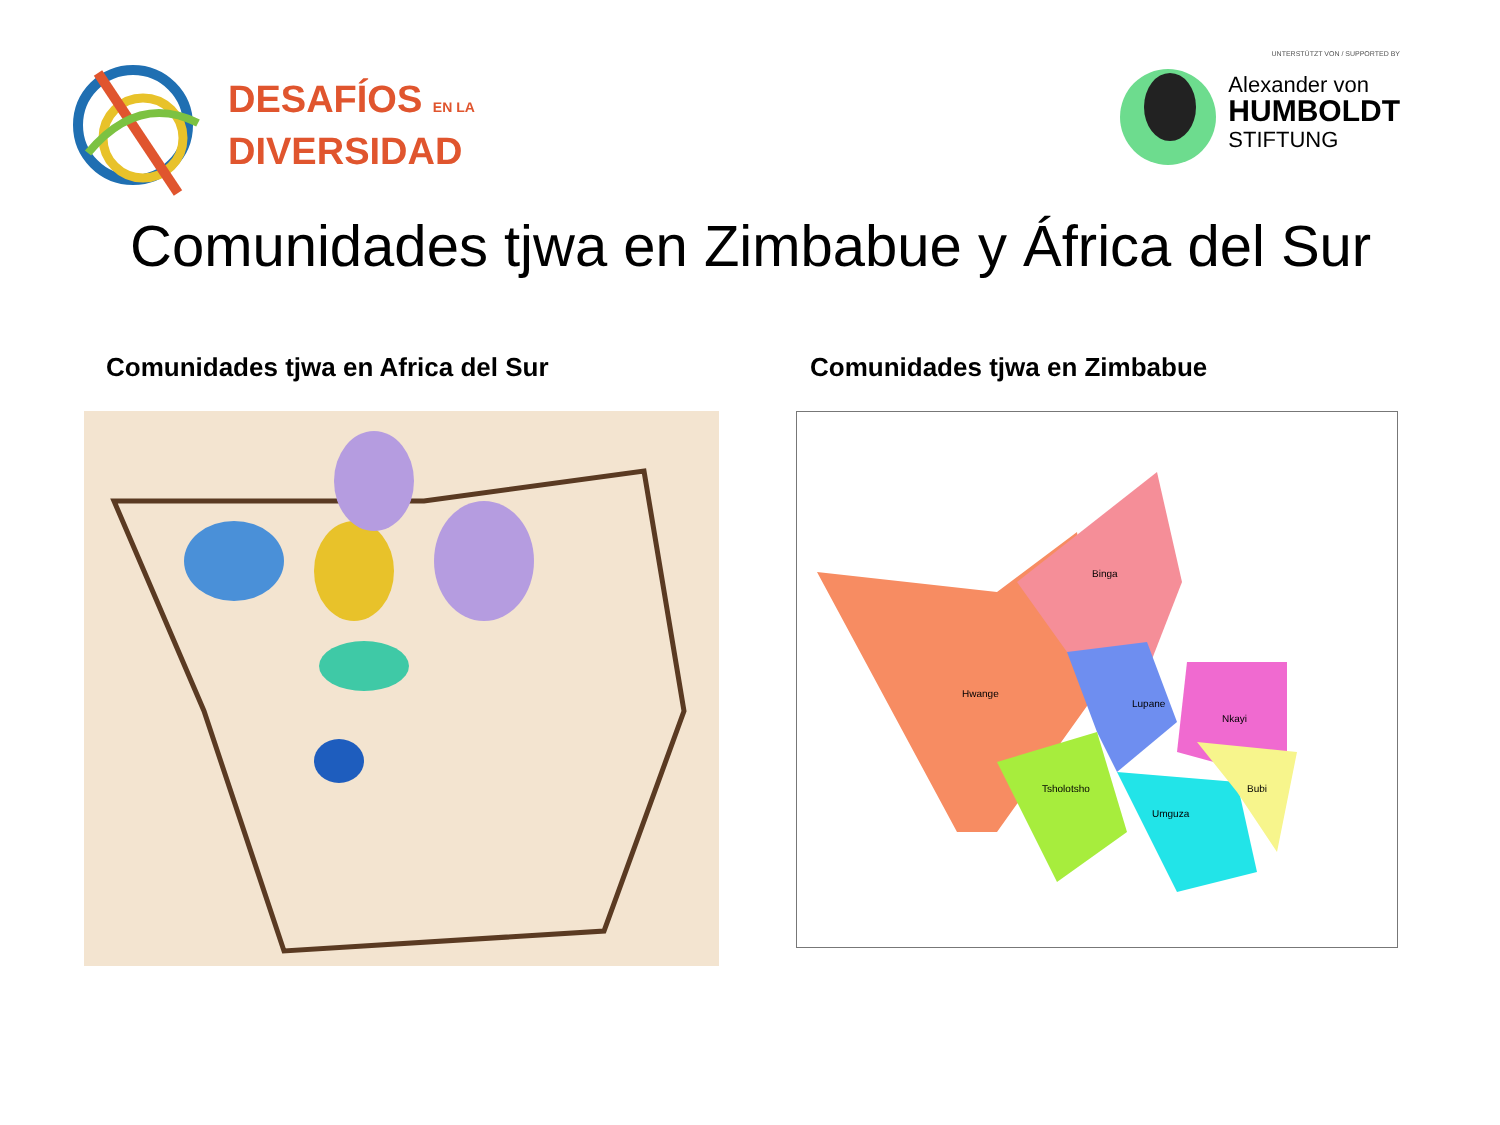DESAFÍOS EN LA
DIVERSIDAD
UNTERSTÜTZT VON / SUPPORTED BY
Alexander von
HUMBOLDT
STIFTUNG
Comunidades tjwa en Zimbabue y África del Sur
Comunidades tjwa en Africa del Sur Comunidades tjwa en Zimbabue
Hwange
Binga
Lupane
Nkayi
Tsholotsho
Umguza
Bubi